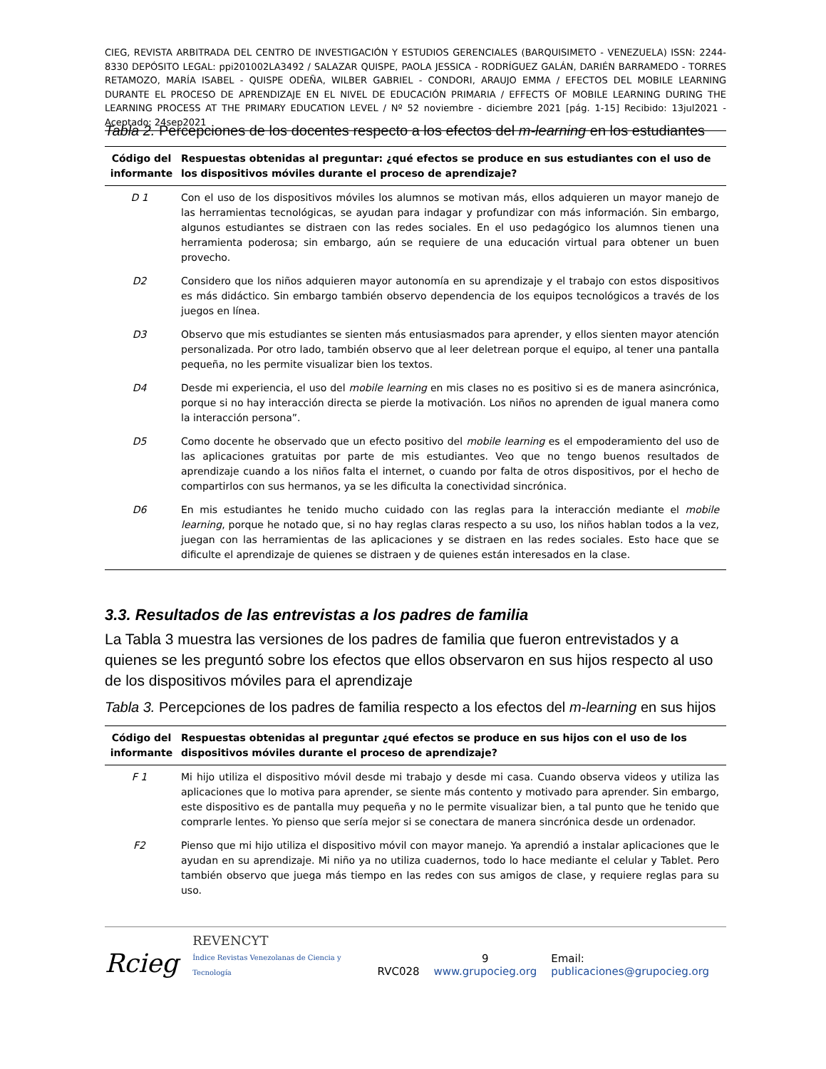CIEG, REVISTA ARBITRADA DEL CENTRO DE INVESTIGACIÓN Y ESTUDIOS GERENCIALES (BARQUISIMETO - VENEZUELA) ISSN: 2244-8330 DEPÓSITO LEGAL: ppi201002LA3492 / SALAZAR QUISPE, PAOLA JESSICA - RODRÍGUEZ GALÁN, DARIÉN BARRAMEDO - TORRES RETAMOZO, MARÍA ISABEL - QUISPE ODEÑA, WILBER GABRIEL - CONDORI, ARAUJO EMMA / EFECTOS DEL MOBILE LEARNING DURANTE EL PROCESO DE APRENDIZAJE EN EL NIVEL DE EDUCACIÓN PRIMARIA / EFFECTS OF MOBILE LEARNING DURING THE LEARNING PROCESS AT THE PRIMARY EDUCATION LEVEL / Nº 52 noviembre - diciembre 2021 [pág. 1-15] Recibido: 13jul2021 - Aceptado: 24sep2021
Tabla 2. Percepciones de los docentes respecto a los efectos del m-learning en los estudiantes
| Código del informante | Respuestas obtenidas al preguntar: ¿qué efectos se produce en sus estudiantes con el uso de los dispositivos móviles durante el proceso de aprendizaje? |
| --- | --- |
| D 1 | Con el uso de los dispositivos móviles los alumnos se motivan más, ellos adquieren un mayor manejo de las herramientas tecnológicas, se ayudan para indagar y profundizar con más información. Sin embargo, algunos estudiantes se distraen con las redes sociales. En el uso pedagógico los alumnos tienen una herramienta poderosa; sin embargo, aún se requiere de una educación virtual para obtener un buen provecho. |
| D2 | Considero que los niños adquieren mayor autonomía en su aprendizaje y el trabajo con estos dispositivos es más didáctico. Sin embargo también observo dependencia de los equipos tecnológicos a través de los juegos en línea. |
| D3 | Observo que mis estudiantes se sienten más entusiasmados para aprender, y ellos sienten mayor atención personalizada. Por otro lado, también observo que al leer deletrean porque el equipo, al tener una pantalla pequeña, no les permite visualizar bien los textos. |
| D4 | Desde mi experiencia, el uso del mobile learning en mis clases no es positivo si es de manera asincrónica, porque si no hay interacción directa se pierde la motivación. Los niños no aprenden de igual manera como la interacción persona”. |
| D5 | Como docente he observado que un efecto positivo del mobile learning es el empoderamiento del uso de las aplicaciones gratuitas por parte de mis estudiantes. Veo que no tengo buenos resultados de aprendizaje cuando a los niños falta el internet, o cuando por falta de otros dispositivos, por el hecho de compartirlos con sus hermanos, ya se les dificulta la conectividad sincrónica. |
| D6 | En mis estudiantes he tenido mucho cuidado con las reglas para la interacción mediante el mobile learning , porque he notado que, si no hay reglas claras respecto a su uso, los niños hablan todos a la vez, juegan con las herramientas de las aplicaciones y se distraen en las redes sociales. Esto hace que se dificulte el aprendizaje de quienes se distraen y de quienes están interesados en la clase. |
3.3. Resultados de las entrevistas a los padres de familia
La Tabla 3 muestra las versiones de los padres de familia que fueron entrevistados y a quienes se les preguntó sobre los efectos que ellos observaron en sus hijos respecto al uso de los dispositivos móviles para el aprendizaje
Tabla 3. Percepciones de los padres de familia respecto a los efectos del m-learning en sus hijos
| Código del informante | Respuestas obtenidas al preguntar ¿qué efectos se produce en sus hijos con el uso de los dispositivos móviles durante el proceso de aprendizaje? |
| --- | --- |
| F 1 | Mi hijo utiliza el dispositivo móvil desde mi trabajo y desde mi casa. Cuando observa videos y utiliza las aplicaciones que lo motiva para aprender, se siente más contento y motivado para aprender. Sin embargo, este dispositivo es de pantalla muy pequeña y no le permite visualizar bien, a tal punto que he tenido que comprarle lentes. Yo pienso que sería mejor si se conectara de manera sincrónica desde un ordenador. |
| F2 | Pienso que mi hijo utiliza el dispositivo móvil con mayor manejo. Ya aprendió a instalar aplicaciones que le ayudan en su aprendizaje. Mi niño ya no utiliza cuadernos, todo lo hace mediante el celular y Tablet. Pero también observo que juega más tiempo en las redes con sus amigos de clase, y requiere reglas para su uso. |
Rcieg REVENCYT
Índice Revistas Venezolanas de Ciencia y Tecnología RVC028 9
www.grupocieg.org Email: publicaciones@grupocieg.org